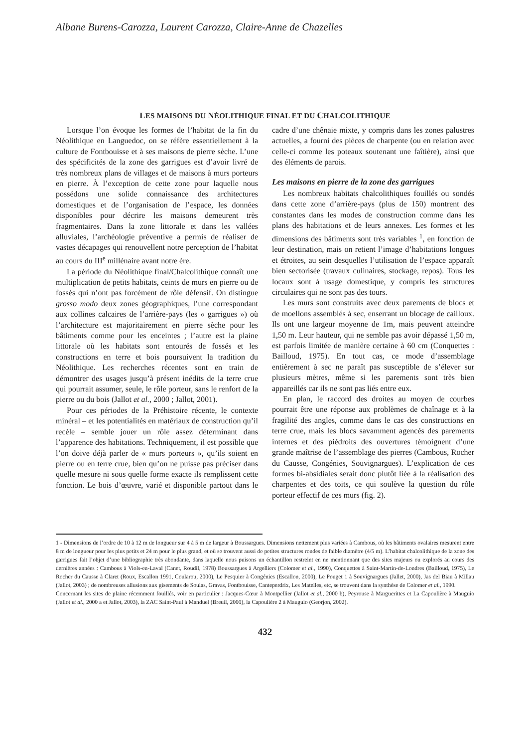Albane Burens-Carozza, Laurent Carozza, Claire-Anne de Chazelles
LES MAISONS DU NÉOLITHIQUE FINAL ET DU CHALCOLITHIQUE
Lorsque l’on évoque les formes de l’habitat de la fin du Néolithique en Languedoc, on se réfère essentiellement à la culture de Fontbouisse et à ses maisons de pierre sèche. L’une des spécificités de la zone des garrigues est d’avoir livré de très nombreux plans de villages et de maisons à murs porteurs en pierre. À l’exception de cette zone pour laquelle nous possédons une solide connaissance des architectures domestiques et de l’organisation de l’espace, les données disponibles pour décrire les maisons demeurent très fragmentaires. Dans la zone littorale et dans les vallées alluviales, l’archéologie préventive a permis de réaliser de vastes décapages qui renouvellent notre perception de l’habitat au cours du III<sup>e</sup> millénaire avant notre ère.
La période du Néolithique final/Chalcolithique connaît une multiplication de petits habitats, ceints de murs en pierre ou de fossés qui n’ont pas forcément de rôle défensif. On distingue grosso modo deux zones géographiques, l’une correspondant aux collines calcaires de l’arrière-pays (les « garrigues ») où l’architecture est majoritairement en pierre sèche pour les bâtiments comme pour les enceintes ; l’autre est la plaine littorale où les habitats sont entourés de fossés et les constructions en terre et bois poursuivent la tradition du Néolithique. Les recherches récentes sont en train de démontrer des usages jusqu’à présent inédits de la terre crue qui pourrait assumer, seule, le rôle porteur, sans le renfort de la pierre ou du bois (Jallot et al., 2000 ; Jallot, 2001).
Pour ces périodes de la Préhistoire récente, le contexte minéral – et les potentialités en matériaux de construction qu’il recèle – semble jouer un rôle assez déterminant dans l’apparence des habitations. Techniquement, il est possible que l’on doive déjà parler de « murs porteurs », qu’ils soient en pierre ou en terre crue, bien qu’on ne puisse pas préciser dans quelle mesure ni sous quelle forme exacte ils remplissent cette fonction. Le bois d’œuvre, varié et disponible partout dans le cadre d’une chênaie mixte, y compris dans les zones palustres actuelles, a fourni des pièces de charpente (ou en relation avec celle-ci comme les poteaux soutenant une faîtière), ainsi que des éléments de parois.
Les maisons en pierre de la zone des garrigues
Les nombreux habitats chalcolithiques fouillés ou sondés dans cette zone d’arrière-pays (plus de 150) montrent des constantes dans les modes de construction comme dans les plans des habitations et de leurs annexes. Les formes et les dimensions des bâtiments sont très variables <sup>1</sup>, en fonction de leur destination, mais on retient l’image d’habitations longues et étroites, au sein desquelles l’utilisation de l’espace apparaît bien sectorisée (travaux culinaires, stockage, repos). Tous les locaux sont à usage domestique, y compris les structures circulaires qui ne sont pas des tours.
Les murs sont construits avec deux parements de blocs et de moellons assemblés à sec, enserrant un blocage de cailloux. Ils ont une largeur moyenne de 1m, mais peuvent atteindre 1,50 m. Leur hauteur, qui ne semble pas avoir dépassé 1,50 m, est parfois limitée de manière certaine à 60 cm (Conquettes : Bailloud, 1975). En tout cas, ce mode d’assemblage entièrement à sec ne paraît pas susceptible de s’élever sur plusieurs mètres, même si les parements sont très bien appareillés car ils ne sont pas liés entre eux.
En plan, le raccord des droites au moyen de courbes pourrait être une réponse aux problèmes de chaînage et à la fragilité des angles, comme dans le cas des constructions en terre crue, mais les blocs savamment agencés des parements internes et des piédroits des ouvertures témoignent d’une grande maîtrise de l’assemblage des pierres (Cambous, Rocher du Causse, Congénies, Souvignargues). L’explication de ces formes bi-absidiales serait donc plutôt liée à la réalisation des charpentes et des toits, ce qui soulève la question du rôle porteur effectif de ces murs (fig. 2).
1 - Dimensions de l’ordre de 10 à 12 m de longueur sur 4 à 5 m de largeur à Boussargues. Dimensions nettement plus variées à Cambous, où les bâtiments ovalaires mesurent entre 8 m de longueur pour les plus petits et 24 m pour le plus grand, et où se trouvent aussi de petites structures rondes de faible diamètre (4/5 m). L’habitat chalcolithique de la zone des garrigues fait l’objet d’une bibliographie très abondante, dans laquelle nous puisons un échantillon restreint en ne mentionnant que des sites majeurs ou explorés au cours des dernières années : Cambous à Viols-en-Laval (Canet, Roudil, 1978) Boussargues à Argelliers (Colomer et al., 1990), Conquettes à Saint-Martin-de-Londres (Bailloud, 1975), Le Rocher du Causse à Claret (Roux, Escallon 1991, Coularou, 2000), Le Pesquier à Congénies (Escallon, 2000), Le Pouget 1 à Souvignargues (Jallet, 2000), Jas del Biau à Millau (Jallot, 2003) ; de nombreuses allusions aux gisements de Soulas, Gravas, Fontbouisse, Canteperdrix, Les Matelles, etc, se trouvent dans la synthèse de Colomer et al., 1990.
Concernant les sites de plaine récemment fouillés, voir en particulier : Jacques-Cœur à Montpellier (Jallot et al., 2000 b), Peyrouse à Marguerittes et La Capoulière à Mauguio (Jallot et al., 2000 a et Jallot, 2003), la ZAC Saint-Paul à Manduel (Breuil, 2000), la Capoulière 2 à Mauguio (Georjon, 2002).
432